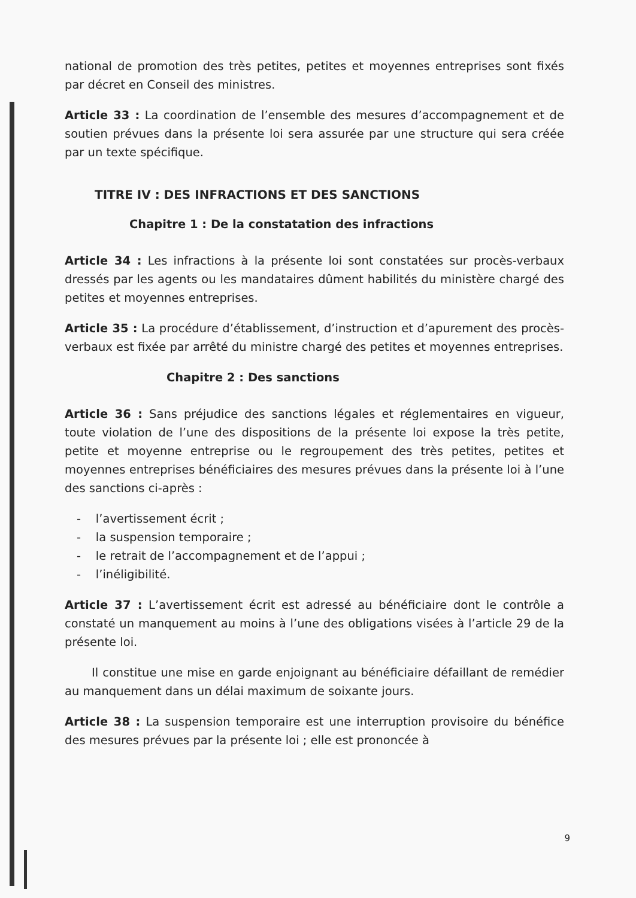national de promotion des très petites, petites et moyennes entreprises sont fixés par décret en Conseil des ministres.
Article 33 : La coordination de l’ensemble des mesures d’accompagnement et de soutien prévues dans la présente loi sera assurée par une structure qui sera créée par un texte spécifique.
TITRE IV : DES INFRACTIONS ET DES SANCTIONS
Chapitre 1 : De la constatation des infractions
Article 34 : Les infractions à la présente loi sont constatées sur procès-verbaux dressés par les agents ou les mandataires dûment habilités du ministère chargé des petites et moyennes entreprises.
Article 35 : La procédure d’établissement, d’instruction et d’apurement des procès-verbaux est fixée par arrêté du ministre chargé des petites et moyennes entreprises.
Chapitre 2 : Des sanctions
Article 36 : Sans préjudice des sanctions légales et réglementaires en vigueur, toute violation de l’une des dispositions de la présente loi expose la très petite, petite et moyenne entreprise ou le regroupement des très petites, petites et moyennes entreprises bénéficiaires des mesures prévues dans la présente loi à l’une des sanctions ci-après :
- l’avertissement écrit ;
- la suspension temporaire ;
- le retrait de l’accompagnement et de l’appui ;
- l’inéligibilité.
Article 37 : L’avertissement écrit est adressé au bénéficiaire dont le contrôle a constaté un manquement au moins à l’une des obligations visées à l’article 29 de la présente loi.
Il constitue une mise en garde enjoignant au bénéficiaire défaillant de remédier au manquement dans un délai maximum de soixante jours.
Article 38 : La suspension temporaire est une interruption provisoire du bénéfice des mesures prévues par la présente loi ; elle est prononcée à
9